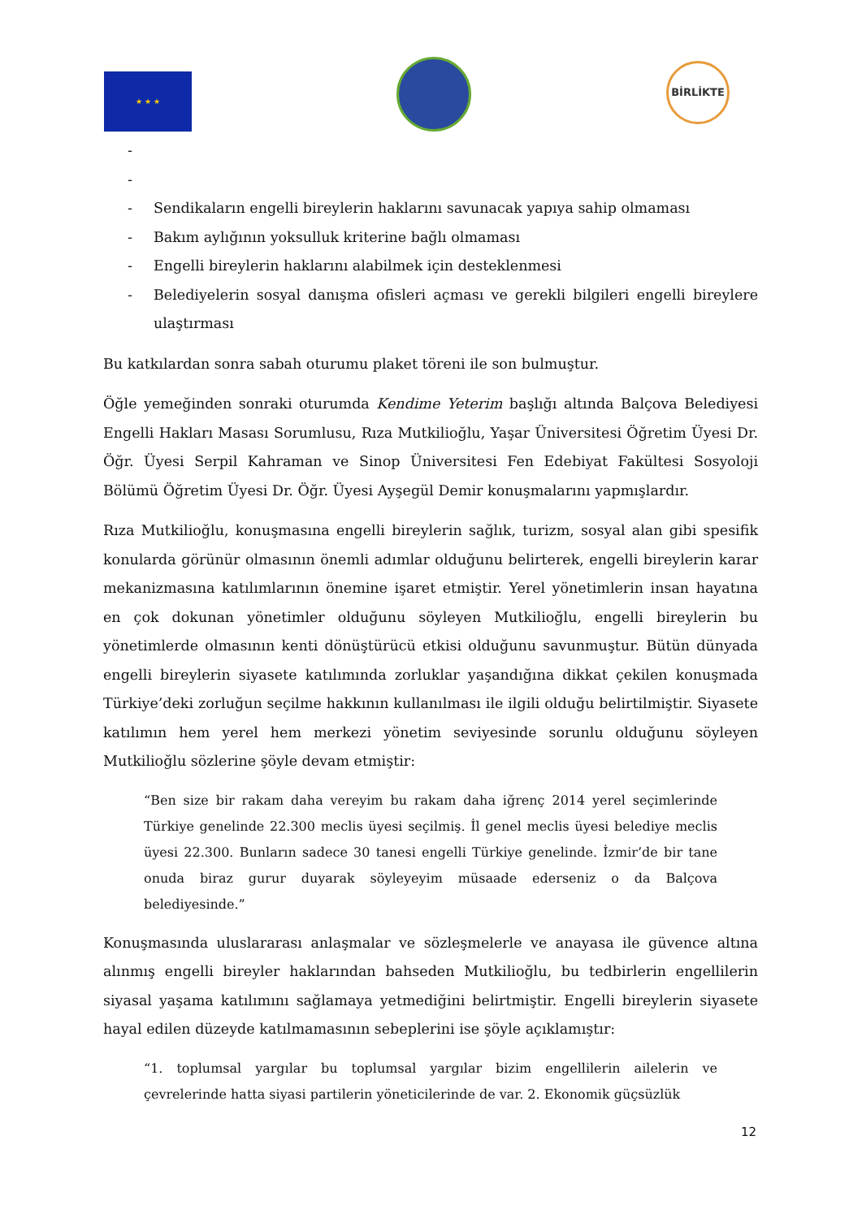★ ★ ★
BİRLİKTE
-
-
- Sendikaların engelli bireylerin haklarını savunacak yapıya sahip olmaması
- Bakım aylığının yoksulluk kriterine bağlı olmaması
- Engelli bireylerin haklarını alabilmek için desteklenmesi
- Belediyelerin sosyal danışma ofisleri açması ve gerekli bilgileri engelli bireylere ulaştırması
Bu katkılardan sonra sabah oturumu plaket töreni ile son bulmuştur.
Öğle yemeğinden sonraki oturumda Kendime Yeterim başlığı altında Balçova Belediyesi Engelli Hakları Masası Sorumlusu, Rıza Mutkilioğlu, Yaşar Üniversitesi Öğretim Üyesi Dr. Öğr. Üyesi Serpil Kahraman ve Sinop Üniversitesi Fen Edebiyat Fakültesi Sosyoloji Bölümü Öğretim Üyesi Dr. Öğr. Üyesi Ayşegül Demir konuşmalarını yapmışlardır.
Rıza Mutkilioğlu, konuşmasına engelli bireylerin sağlık, turizm, sosyal alan gibi spesifik konularda görünür olmasının önemli adımlar olduğunu belirterek, engelli bireylerin karar mekanizmasına katılımlarının önemine işaret etmiştir. Yerel yönetimlerin insan hayatına en çok dokunan yönetimler olduğunu söyleyen Mutkilioğlu, engelli bireylerin bu yönetimlerde olmasının kenti dönüştürücü etkisi olduğunu savunmuştur. Bütün dünyada engelli bireylerin siyasete katılımında zorluklar yaşandığına dikkat çekilen konuşmada Türkiye’deki zorluğun seçilme hakkının kullanılması ile ilgili olduğu belirtilmiştir. Siyasete katılımın hem yerel hem merkezi yönetim seviyesinde sorunlu olduğunu söyleyen Mutkilioğlu sözlerine şöyle devam etmiştir:
“Ben size bir rakam daha vereyim bu rakam daha iğrenç 2014 yerel seçimlerinde Türkiye genelinde 22.300 meclis üyesi seçilmiş. İl genel meclis üyesi belediye meclis üyesi 22.300. Bunların sadece 30 tanesi engelli Türkiye genelinde. İzmir’de bir tane onuda biraz gurur duyarak söyleyeyim müsaade ederseniz o da Balçova belediyesinde.”
Konuşmasında uluslararası anlaşmalar ve sözleşmelerle ve anayasa ile güvence altına alınmış engelli bireyler haklarından bahseden Mutkilioğlu, bu tedbirlerin engellilerin siyasal yaşama katılımını sağlamaya yetmediğini belirtmiştir. Engelli bireylerin siyasete hayal edilen düzeyde katılmamasının sebeplerini ise şöyle açıklamıştır:
“1. toplumsal yargılar bu toplumsal yargılar bizim engellilerin ailelerin ve çevrelerinde hatta siyasi partilerin yöneticilerinde de var. 2. Ekonomik güçsüzlük
12